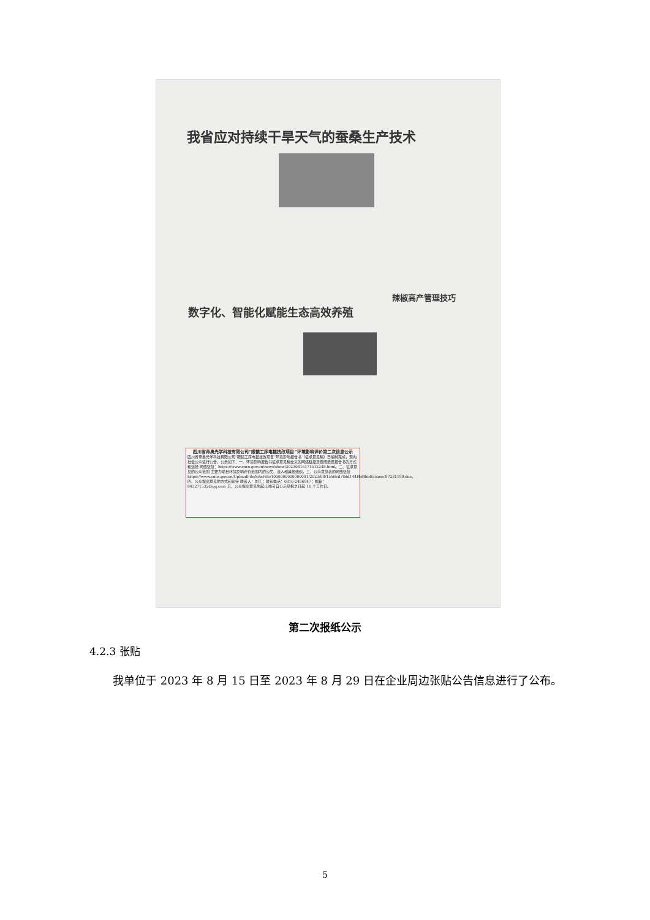我省应对持续干旱天气的蚕桑生产技术
辣椒高产管理技巧
数字化、智能化赋能生态高效养殖
四川省帝奥光学科技有限公司“眼镜工序电镀技改项目”环境影响评价第二次信息公示
四川省帝奥光学科技有限公司“眼镜工序电镀技改项目”环境影响报告书（征求意见稿）已编制完成，现向社会公众进行公告，公示如下：一、环境影响报告书征求意见稿全文的网络链接及查阅纸质报告书的方式和途径 网络链接：https://www.cncx.gov.cn/news/show/20230815171512248.html。二、征求意见的公众范围 主要为项目环境影响评价范围内的公民、法人和其他组织。三、公众意见表的网络链接 https://www.cncx.gov.cn/UploadFile/SiteFile/1000000000000001/2023/08/15/dfcd78dd144f4d4bb055aecc87231199.doc。四、公众提出意见的方式和途径 联系人：刘工；联系电话：0816-2486947；邮箱：843271532@qq.com 五、公众提出意见的起止时间 自公示见报之日起 10 个工作日。
第二次报纸公示
4.2.3 张贴
我单位于 2023 年 8 月 15 日至 2023 年 8 月 29 日在企业周边张贴公告信息进行了公布。
5